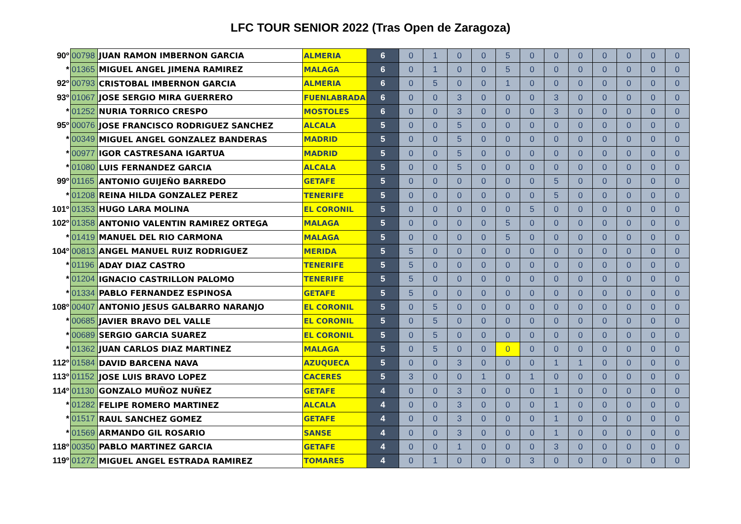LFC TOUR SENIOR 2022 (Tras Open de Zaragoza)
| 90º | 00798 | JUAN RAMON IMBERNON GARCIA | ALMERIA | 6 | 0 | 1 | 0 | 0 | 5 | 0 | 0 | 0 | 0 | 0 | 0 | 0 |
| * | 01365 | MIGUEL ANGEL JIMENA RAMIREZ | MALAGA | 6 | 0 | 1 | 0 | 0 | 5 | 0 | 0 | 0 | 0 | 0 | 0 | 0 |
| 92º | 00793 | CRISTOBAL IMBERNON GARCIA | ALMERIA | 6 | 0 | 5 | 0 | 0 | 1 | 0 | 0 | 0 | 0 | 0 | 0 | 0 |
| 93º | 01067 | JOSE SERGIO MIRA GUERRERO | FUENLABRADA | 6 | 0 | 0 | 3 | 0 | 0 | 0 | 3 | 0 | 0 | 0 | 0 | 0 |
| * | 01252 | NURIA TORRICO CRESPO | MOSTOLES | 6 | 0 | 0 | 3 | 0 | 0 | 0 | 3 | 0 | 0 | 0 | 0 | 0 |
| 95º | 00076 | JOSE FRANCISCO RODRIGUEZ SANCHEZ | ALCALA | 5 | 0 | 0 | 5 | 0 | 0 | 0 | 0 | 0 | 0 | 0 | 0 | 0 |
| * | 00349 | MIGUEL ANGEL GONZALEZ BANDERAS | MADRID | 5 | 0 | 0 | 5 | 0 | 0 | 0 | 0 | 0 | 0 | 0 | 0 | 0 |
| * | 00977 | IGOR CASTRESANA IGARTUA | MADRID | 5 | 0 | 0 | 5 | 0 | 0 | 0 | 0 | 0 | 0 | 0 | 0 | 0 |
| * | 01080 | LUIS FERNANDEZ GARCIA | ALCALA | 5 | 0 | 0 | 5 | 0 | 0 | 0 | 0 | 0 | 0 | 0 | 0 | 0 |
| 99º | 01165 | ANTONIO GUIJEÑO BARREDO | GETAFE | 5 | 0 | 0 | 0 | 0 | 0 | 0 | 5 | 0 | 0 | 0 | 0 | 0 |
| * | 01208 | REINA HILDA GONZALEZ PEREZ | TENERIFE | 5 | 0 | 0 | 0 | 0 | 0 | 0 | 5 | 0 | 0 | 0 | 0 | 0 |
| 101º | 01353 | HUGO LARA MOLINA | EL CORONIL | 5 | 0 | 0 | 0 | 0 | 0 | 5 | 0 | 0 | 0 | 0 | 0 | 0 |
| 102º | 01358 | ANTONIO VALENTIN RAMIREZ ORTEGA | MALAGA | 5 | 0 | 0 | 0 | 0 | 5 | 0 | 0 | 0 | 0 | 0 | 0 | 0 |
| * | 01419 | MANUEL DEL RIO CARMONA | MALAGA | 5 | 0 | 0 | 0 | 0 | 5 | 0 | 0 | 0 | 0 | 0 | 0 | 0 |
| 104º | 00813 | ANGEL MANUEL RUIZ RODRIGUEZ | MERIDA | 5 | 5 | 0 | 0 | 0 | 0 | 0 | 0 | 0 | 0 | 0 | 0 | 0 |
| * | 01196 | ADAY DIAZ CASTRO | TENERIFE | 5 | 5 | 0 | 0 | 0 | 0 | 0 | 0 | 0 | 0 | 0 | 0 | 0 |
| * | 01204 | IGNACIO CASTRILLON PALOMO | TENERIFE | 5 | 5 | 0 | 0 | 0 | 0 | 0 | 0 | 0 | 0 | 0 | 0 | 0 |
| * | 01334 | PABLO FERNANDEZ ESPINOSA | GETAFE | 5 | 5 | 0 | 0 | 0 | 0 | 0 | 0 | 0 | 0 | 0 | 0 | 0 |
| 108º | 00407 | ANTONIO JESUS GALBARRO NARANJO | EL CORONIL | 5 | 0 | 5 | 0 | 0 | 0 | 0 | 0 | 0 | 0 | 0 | 0 | 0 |
| * | 00685 | JAVIER BRAVO DEL VALLE | EL CORONIL | 5 | 0 | 5 | 0 | 0 | 0 | 0 | 0 | 0 | 0 | 0 | 0 | 0 |
| * | 00689 | SERGIO GARCIA SUAREZ | EL CORONIL | 5 | 0 | 5 | 0 | 0 | 0 | 0 | 0 | 0 | 0 | 0 | 0 | 0 |
| * | 01362 | JUAN CARLOS DIAZ MARTINEZ | MALAGA | 5 | 0 | 5 | 0 | 0 | 0 | 0 | 0 | 0 | 0 | 0 | 0 | 0 |
| 112º | 01584 | DAVID BARCENA NAVA | AZUQUECA | 5 | 0 | 0 | 3 | 0 | 0 | 0 | 1 | 1 | 0 | 0 | 0 | 0 |
| 113º | 01152 | JOSE LUIS BRAVO LOPEZ | CACERES | 5 | 3 | 0 | 0 | 1 | 0 | 1 | 0 | 0 | 0 | 0 | 0 | 0 |
| 114º | 01130 | GONZALO MUÑOZ NUÑEZ | GETAFE | 4 | 0 | 0 | 3 | 0 | 0 | 0 | 1 | 0 | 0 | 0 | 0 | 0 |
| * | 01282 | FELIPE ROMERO MARTINEZ | ALCALA | 4 | 0 | 0 | 3 | 0 | 0 | 0 | 1 | 0 | 0 | 0 | 0 | 0 |
| * | 01517 | RAUL SANCHEZ GOMEZ | GETAFE | 4 | 0 | 0 | 3 | 0 | 0 | 0 | 1 | 0 | 0 | 0 | 0 | 0 |
| * | 01569 | ARMANDO GIL ROSARIO | SANSE | 4 | 0 | 0 | 3 | 0 | 0 | 0 | 1 | 0 | 0 | 0 | 0 | 0 |
| 118º | 00350 | PABLO MARTINEZ GARCIA | GETAFE | 4 | 0 | 0 | 1 | 0 | 0 | 0 | 3 | 0 | 0 | 0 | 0 | 0 |
| 119º | 01272 | MIGUEL ANGEL ESTRADA RAMIREZ | TOMARES | 4 | 0 | 1 | 0 | 0 | 0 | 3 | 0 | 0 | 0 | 0 | 0 | 0 |